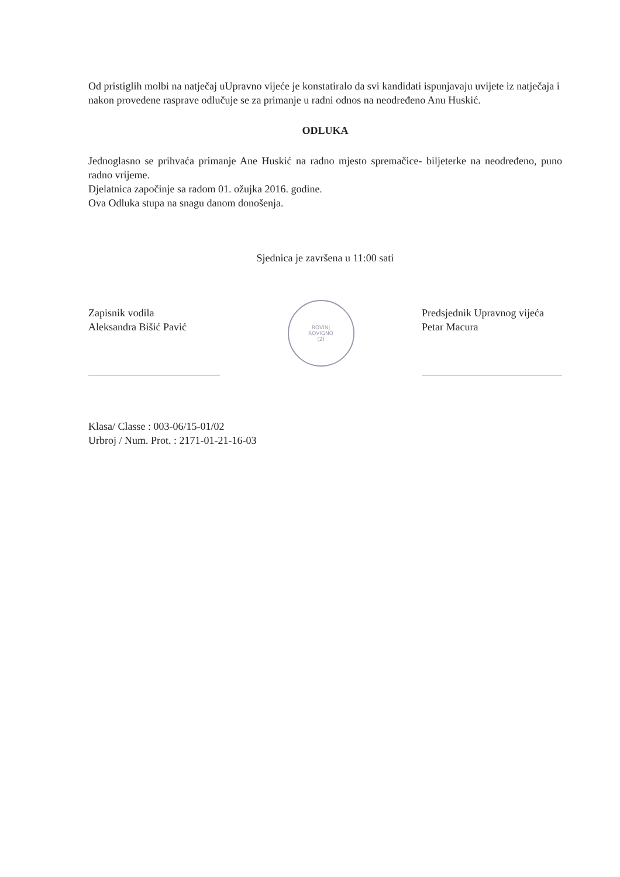Od pristiglih molbi na natječaj uUpravno vijeće je konstatiralo da svi kandidati ispunjavaju uvijete iz natječaja i nakon provedene rasprave odlučuje se za primanje u radni odnos na neodređeno Anu Huskić.
ODLUKA
Jednoglasno se prihvaća primanje Ane Huskić na radno mjesto spremačice- biljeterke na neodređeno, puno radno vrijeme.
Djelatnica započinje sa radom 01. ožujka 2016. godine.
Ova Odluka stupa na snagu danom donošenja.
Sjednica je završena u 11:00 sati
Zapisnik vodila
Aleksandra Bišić Pavić
ROVINJ
ROVIGNO
(2)
Predsjednik Upravnog vijeća
Petar Macura
Klasa/ Classe : 003-06/15-01/02
Urbroj / Num. Prot. : 2171-01-21-16-03